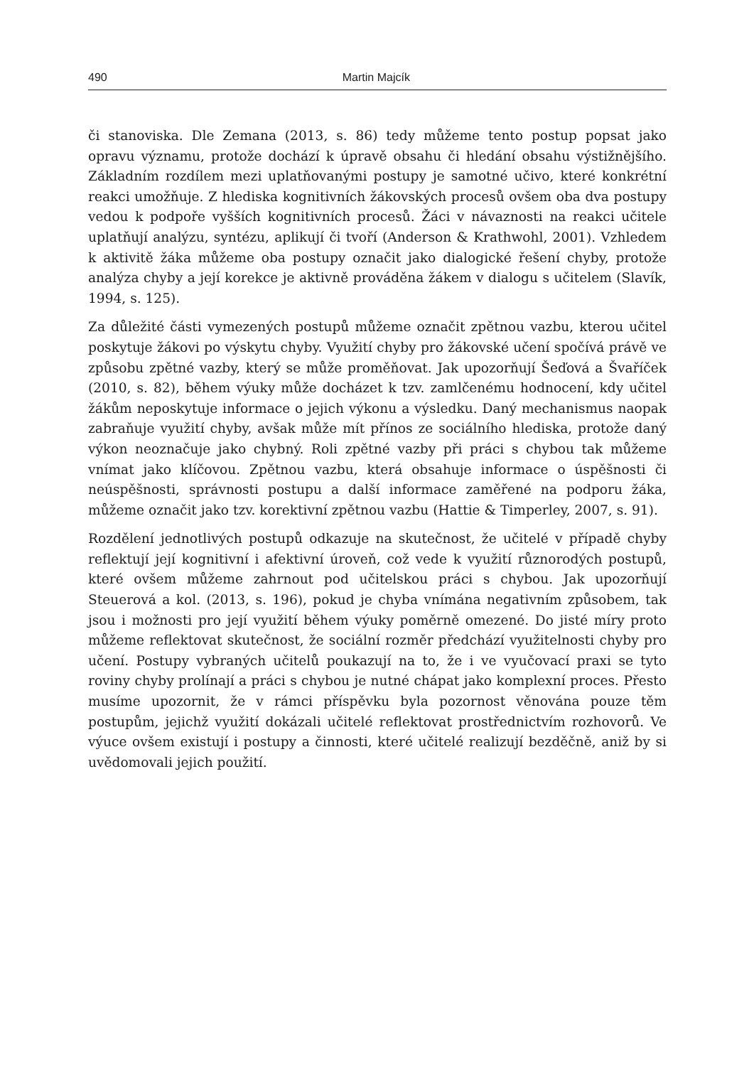490 Martin Majcík
či stanoviska. Dle Zemana (2013, s. 86) tedy můžeme tento postup popsat jako opravu významu, protože dochází k úpravě obsahu či hledání obsahu výstižnějšího. Základním rozdílem mezi uplatňovanými postupy je samotné učivo, které konkrétní reakci umožňuje. Z hlediska kognitivních žákovských procesů ovšem oba dva postupy vedou k podpoře vyšších kognitivních procesů. Žáci v návaznosti na reakci učitele uplatňují analýzu, syntézu, aplikují či tvoří (Anderson & Krathwohl, 2001). Vzhledem k aktivitě žáka můžeme oba postupy označit jako dialogické řešení chyby, protože analýza chyby a její korekce je aktivně prováděna žákem v dialogu s učitelem (Slavík, 1994, s. 125).
Za důležité části vymezených postupů můžeme označit zpětnou vazbu, kterou učitel poskytuje žákovi po výskytu chyby. Využití chyby pro žákovské učení spočívá právě ve způsobu zpětné vazby, který se může proměňovat. Jak upozorňují Šeďová a Švaříček (2010, s. 82), během výuky může docházet k tzv. zamlčenému hodnocení, kdy učitel žákům neposkytuje informace o jejich výkonu a výsledku. Daný mechanismus naopak zabraňuje využití chyby, avšak může mít přínos ze sociálního hlediska, protože daný výkon neoznačuje jako chybný. Roli zpětné vazby při práci s chybou tak můžeme vnímat jako klíčovou. Zpětnou vazbu, která obsahuje informace o úspěšnosti či neúspěšnosti, správnosti postupu a další informace zaměřené na podporu žáka, můžeme označit jako tzv. korektivní zpětnou vazbu (Hattie & Timperley, 2007, s. 91).
Rozdělení jednotlivých postupů odkazuje na skutečnost, že učitelé v případě chyby reflektují její kognitivní i afektivní úroveň, což vede k využití různorodých postupů, které ovšem můžeme zahrnout pod učitelskou práci s chybou. Jak upozorňují Steuerová a kol. (2013, s. 196), pokud je chyba vnímána negativním způsobem, tak jsou i možnosti pro její využití během výuky poměrně omezené. Do jisté míry proto můžeme reflektovat skutečnost, že sociální rozměr předchází využitelnosti chyby pro učení. Postupy vybraných učitelů poukazují na to, že i ve vyučovací praxi se tyto roviny chyby prolínají a práci s chybou je nutné chápat jako komplexní proces. Přesto musíme upozornit, že v rámci příspěvku byla pozornost věnována pouze těm postupům, jejichž využití dokázali učitelé reflektovat prostřednictvím rozhovorů. Ve výuce ovšem existují i postupy a činnosti, které učitelé realizují bezděčně, aniž by si uvědomovali jejich použití.